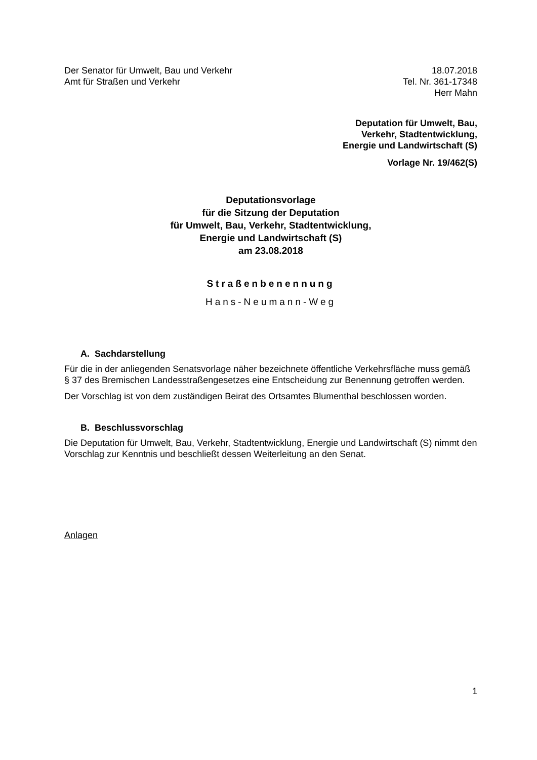Der Senator für Umwelt, Bau und Verkehr
Amt für Straßen und Verkehr
18.07.2018
Tel. Nr. 361-17348
Herr Mahn
Deputation für Umwelt, Bau,
Verkehr, Stadtentwicklung,
Energie und Landwirtschaft (S)
Vorlage Nr. 19/462(S)
Deputationsvorlage
für die Sitzung der Deputation
für Umwelt, Bau, Verkehr, Stadtentwicklung,
Energie und Landwirtschaft (S)
am 23.08.2018
Straßenbenennung
Hans-Neumann-Weg
A. Sachdarstellung
Für die in der anliegenden Senatsvorlage näher bezeichnete öffentliche Verkehrsfläche muss gemäß § 37 des Bremischen Landesstraßengesetzes eine Entscheidung zur Benennung getroffen werden.
Der Vorschlag ist von dem zuständigen Beirat des Ortsamtes Blumenthal beschlossen worden.
B. Beschlussvorschlag
Die Deputation für Umwelt, Bau, Verkehr, Stadtentwicklung, Energie und Landwirtschaft (S) nimmt den Vorschlag zur Kenntnis und beschließt dessen Weiterleitung an den Senat.
Anlagen
1